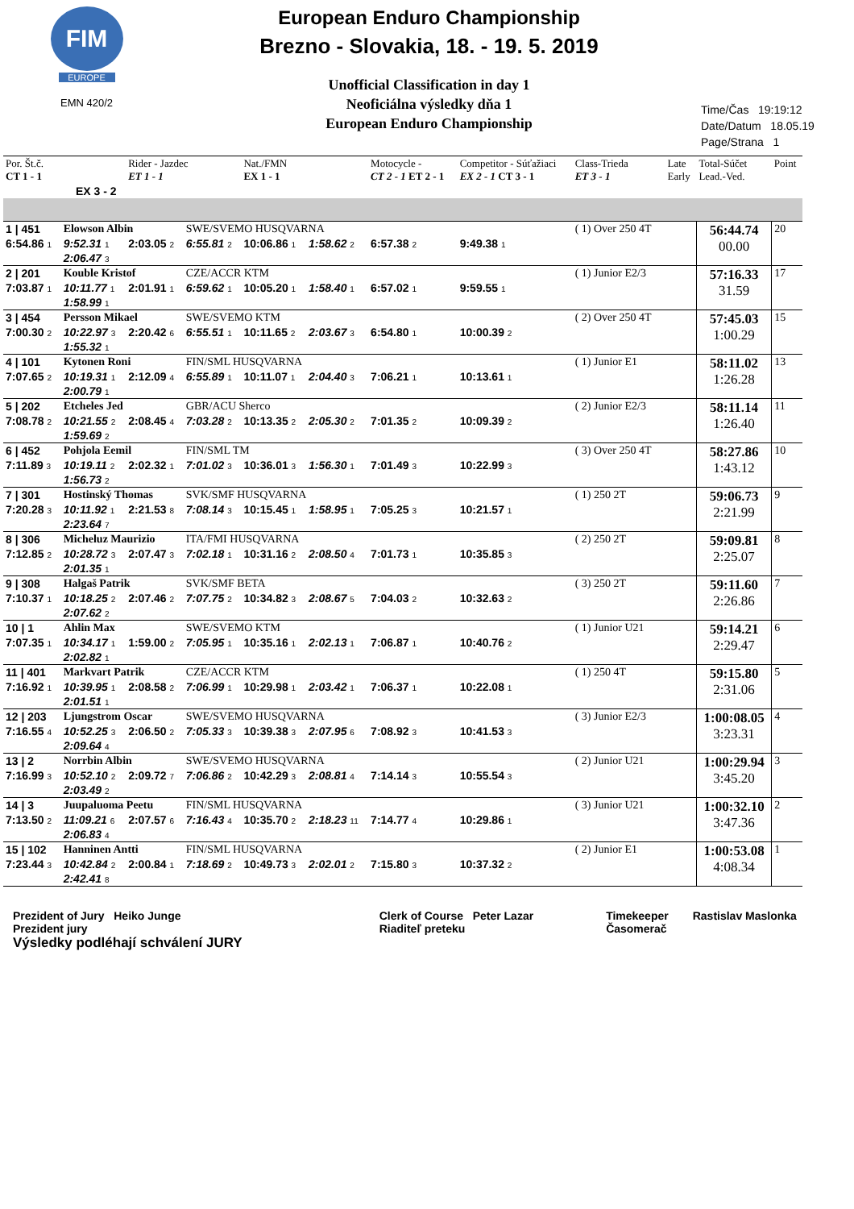FIM
EUROPE
EMN 420/2
European Enduro Championship
Brezno - Slovakia, 18. - 19. 5. 2019
Unofficial Classification in day 1
Neoficiálna výsledky dňa 1
European Enduro Championship
Time/Čas 19:19:12
Date/Datum 18.05.19
Page/Strana 1
| Por. Št.č. CT 1 - 1 | | Rider - Jazdec ET 1 - 1 | | Nat./FMN EX 1 - 1 | | Motocycle - CT 2 - 1 ET 2 - 1 | | Competitor - Súťažiaci EX 2 - 1 CT 3 - 1 | Class-Trieda ET 3 - 1 | Late Early | Total-Súčet Lead.-Ved. | Point |
| EX 3 - 2 | | | | | | | | | | | | |
| 1 / 451 | Elowson Albin | | SWE/SVEMO HUSQVARNA | | | | | | ( 1) Over 250 4T | | 56:44.74 00.00 | 20 |
| 6:54.86 1 | 9:52.31 1 | 2:03.05 2 | 6:55.81 2 | 10:06.86 1 | 1:58.62 2 | 6:57.38 2 | 9:49.38 1 | | | | | |
| | 2:06.47 3 | | | | | | | | | | | |
| 2 / 201 | Kouble Kristof | | CZE/ACCR KTM | | | | | | ( 1) Junior E2/3 | | 57:16.33 31.59 | 17 |
| 7:03.87 1 | 10:11.77 1 | 2:01.91 1 | 6:59.62 1 | 10:05.20 1 | 1:58.40 1 | 6:57.02 1 | 9:59.55 1 | | | | | |
| | 1:58.99 1 | | | | | | | | | | | |
| 3 / 454 | Persson Mikael | | SWE/SVEMO KTM | | | | | | ( 2) Over 250 4T | | 57:45.03 1:00.29 | 15 |
| 7:00.30 2 | 10:22.97 3 | 2:20.42 6 | 6:55.51 1 | 10:11.65 2 | 2:03.67 3 | 6:54.80 1 | 10:00.39 2 | | | | | |
| | 1:55.32 1 | | | | | | | | | | | |
| 4 / 101 | Kytonen Roni | | FIN/SML HUSQVARNA | | | | | | ( 1) Junior E1 | | 58:11.02 1:26.28 | 13 |
| 7:07.65 2 | 10:19.31 1 | 2:12.09 4 | 6:55.89 1 | 10:11.07 1 | 2:04.40 3 | 7:06.21 1 | 10:13.61 1 | | | | | |
| | 2:00.79 1 | | | | | | | | | | | |
| 5 / 202 | Etcheles Jed | | GBR/ACU Sherco | | | | | | ( 2) Junior E2/3 | | 58:11.14 1:26.40 | 11 |
| 7:08.78 2 | 10:21.55 2 | 2:08.45 4 | 7:03.28 2 | 10:13.35 2 | 2:05.30 2 | 7:01.35 2 | 10:09.39 2 | | | | | |
| | 1:59.69 2 | | | | | | | | | | | |
| 6 / 452 | Pohjola Eemil | | FIN/SML TM | | | | | | ( 3) Over 250 4T | | 58:27.86 1:43.12 | 10 |
| 7:11.89 3 | 10:19.11 2 | 2:02.32 1 | 7:01.02 3 | 10:36.01 3 | 1:56.30 1 | 7:01.49 3 | 10:22.99 3 | | | | | |
| | 1:56.73 2 | | | | | | | | | | | |
| 7 / 301 | Hostinský Thomas | | SVK/SMF HUSQVARNA | | | | | | ( 1) 250 2T | | 59:06.73 2:21.99 | 9 |
| 7:20.28 3 | 10:11.92 1 | 2:21.53 8 | 7:08.14 3 | 10:15.45 1 | 1:58.95 1 | 7:05.25 3 | 10:21.57 1 | | | | | |
| | 2:23.64 7 | | | | | | | | | | | |
| 8 / 306 | Micheluz Maurizio | | ITA/FMI HUSQVARNA | | | | | | ( 2) 250 2T | | 59:09.81 2:25.07 | 8 |
| 7:12.85 2 | 10:28.72 3 | 2:07.47 3 | 7:02.18 1 | 10:31.16 2 | 2:08.50 4 | 7:01.73 1 | 10:35.85 3 | | | | | |
| | 2:01.35 1 | | | | | | | | | | | |
| 9 / 308 | Halgaš Patrik | | SVK/SMF BETA | | | | | | ( 3) 250 2T | | 59:11.60 2:26.86 | 7 |
| 7:10.37 1 | 10:18.25 2 | 2:07.46 2 | 7:07.75 2 | 10:34.82 3 | 2:08.67 5 | 7:04.03 2 | 10:32.63 2 | | | | | |
| | 2:07.62 2 | | | | | | | | | | | |
| 10 / 1 | Ahlin Max | | SWE/SVEMO KTM | | | | | | ( 1) Junior U21 | | 59:14.21 2:29.47 | 6 |
| 7:07.35 1 | 10:34.17 1 | 1:59.00 2 | 7:05.95 1 | 10:35.16 1 | 2:02.13 1 | 7:06.87 1 | 10:40.76 2 | | | | | |
| | 2:02.82 1 | | | | | | | | | | | |
| 11 / 401 | Markvart Patrik | | CZE/ACCR KTM | | | | | | ( 1) 250 4T | | 59:15.80 2:31.06 | 5 |
| 7:16.92 1 | 10:39.95 1 | 2:08.58 2 | 7:06.99 1 | 10:29.98 1 | 2:03.42 1 | 7:06.37 1 | 10:22.08 1 | | | | | |
| | 2:01.51 1 | | | | | | | | | | | |
| 12 / 203 | Ljungstrom Oscar | | SWE/SVEMO HUSQVARNA | | | | | | ( 3) Junior E2/3 | | 1:00:08.05 3:23.31 | 4 |
| 7:16.55 4 | 10:52.25 3 | 2:06.50 2 | 7:05.33 3 | 10:39.38 3 | 2:07.95 6 | 7:08.92 3 | 10:41.53 3 | | | | | |
| | 2:09.64 4 | | | | | | | | | | | |
| 13 / 2 | Norrbin Albin | | SWE/SVEMO HUSQVARNA | | | | | | ( 2) Junior U21 | | 1:00:29.94 3:45.20 | 3 |
| 7:16.99 3 | 10:52.10 2 | 2:09.72 7 | 7:06.86 2 | 10:42.29 3 | 2:08.81 4 | 7:14.14 3 | 10:55.54 3 | | | | | |
| | 2:03.49 2 | | | | | | | | | | | |
| 14 / 3 | Juupaluoma Peetu | | FIN/SML HUSQVARNA | | | | | | ( 3) Junior U21 | | 1:00:32.10 3:47.36 | 2 |
| 7:13.50 2 | 11:09.21 6 | 2:07.57 6 | 7:16.43 4 | 10:35.70 2 | 2:18.23 11 | 7:14.77 4 | 10:29.86 1 | | | | | |
| | 2:06.83 4 | | | | | | | | | | | |
| 15 / 102 | Hanninen Antti | | FIN/SML HUSQVARNA | | | | | | ( 2) Junior E1 | | 1:00:53.08 4:08.34 | 1 |
| 7:23.44 3 | 10:42.84 2 | 2:00.84 1 | 7:18.69 2 | 10:49.73 3 | 2:02.01 2 | 7:15.80 3 | 10:37.32 2 | | | | | |
| | 2:42.41 8 | | | | | | | | | | | |
Prezident of Jury Heiko Junge
Prezident jury
Výsledky podléhají schválení JURY
Clerk of Course Peter Lazar
Riaditeľ preteku
Timekeeper
Časomerač
Rastislav Maslonka